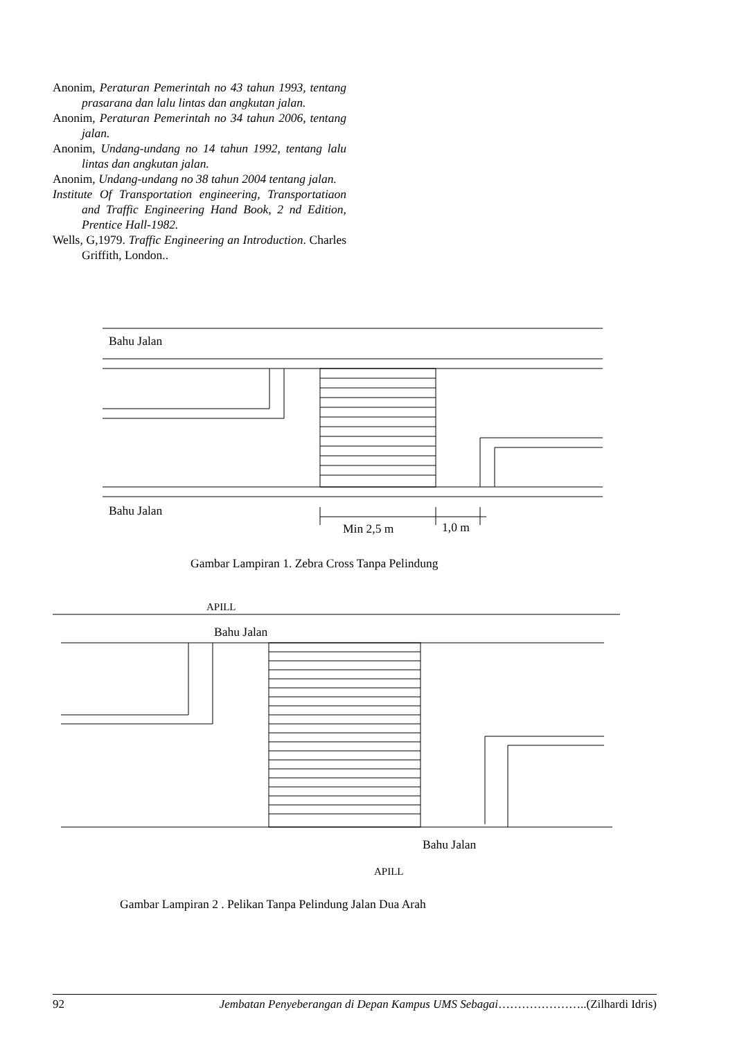Anonim, Peraturan Pemerintah no 43 tahun 1993, tentang prasarana dan lalu lintas dan angkutan jalan.
Anonim, Peraturan Pemerintah no 34 tahun 2006, tentang jalan.
Anonim, Undang-undang no 14 tahun 1992, tentang lalu lintas dan angkutan jalan.
Anonim, Undang-undang no 38 tahun 2004 tentang jalan.
Institute Of Transportation engineering, Transportatiaon and Traffic Engineering Hand Book, 2 nd Edition, Prentice Hall-1982.
Wells, G,1979. Traffic Engineering an Introduction. Charles Griffith, London..
Bahu Jalan
Bahu Jalan
Min 2,5 m 1,0 m
Gambar Lampiran 1. Zebra Cross Tanpa Pelindung
APILL
Bahu Jalan
Bahu Jalan
APILL
Gambar Lampiran 2 . Pelikan Tanpa Pelindung Jalan Dua Arah
92 Jembatan Penyeberangan di Depan Kampus UMS Sebagai…………………..(Zilhardi Idris)